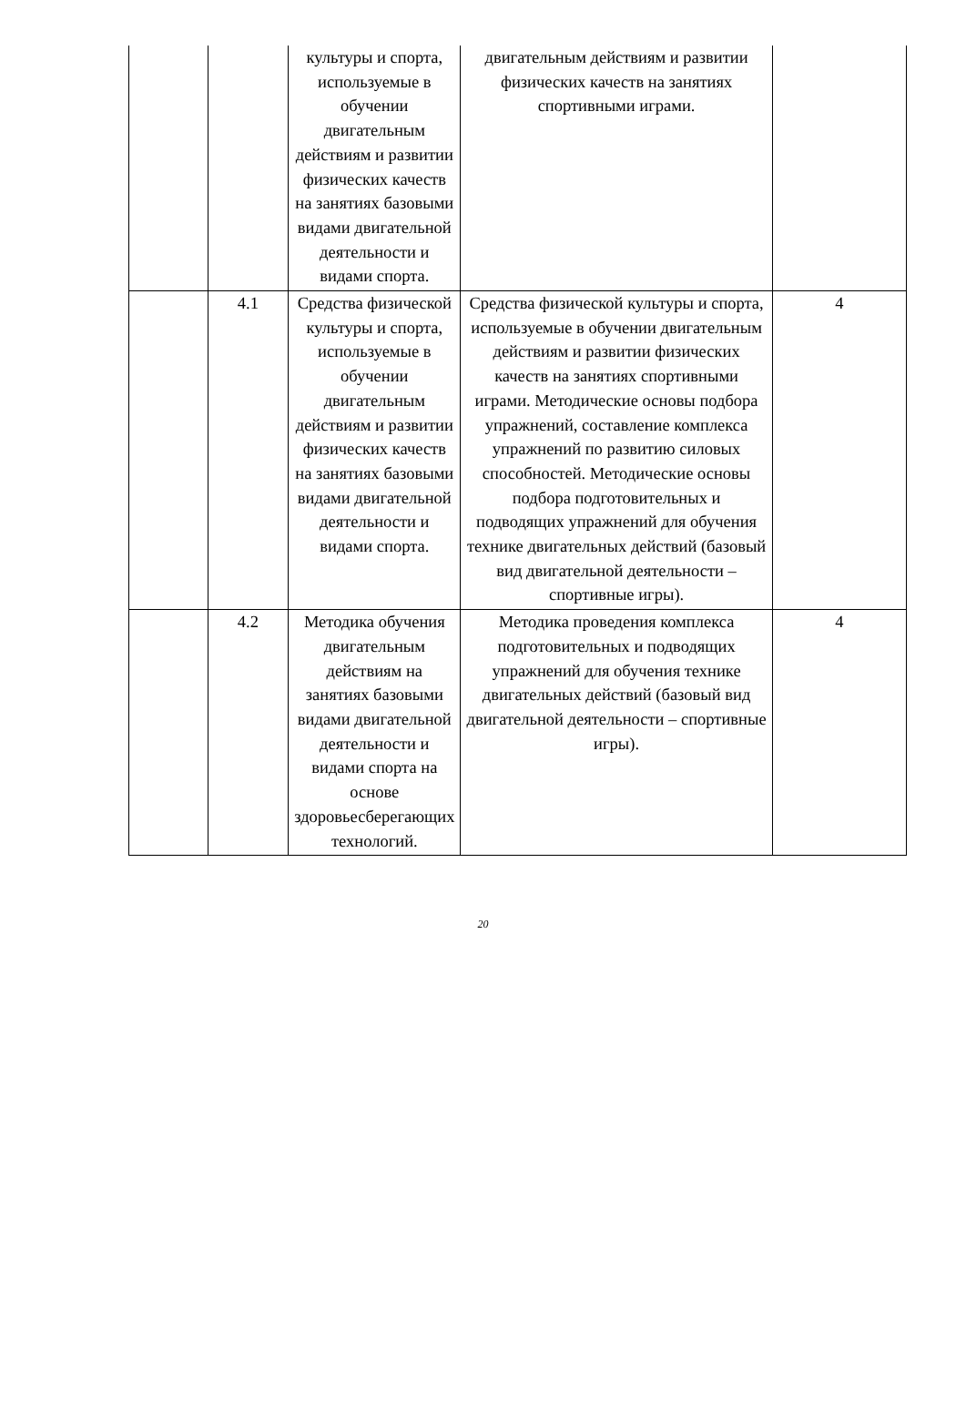| | | культуры и спорта, используемые в обучении двигательным действиям и развитии физических качеств на занятиях базовыми видами двигательной деятельности и видами спорта. | двигательным действиям и развитии физических качеств на занятиях спортивными играми. | |
| | 4.1 | Средства физической культуры и спорта, используемые в обучении двигательным действиям и развитии физических качеств на занятиях базовыми видами двигательной деятельности и видами спорта. | Средства физической культуры и спорта, используемые в обучении двигательным действиям и развитии физических качеств на занятиях спортивными играми. Методические основы подбора упражнений, составление комплекса упражнений по развитию силовых способностей. Методические основы подбора подготовительных и подводящих упражнений для обучения технике двигательных действий (базовый вид двигательной деятельности – спортивные игры). | 4 |
| | 4.2 | Методика обучения двигательным действиям на занятиях базовыми видами двигательной деятельности и видами спорта на основе здоровьесберегающих технологий. | Методика проведения комплекса подготовительных и подводящих упражнений для обучения технике двигательных действий (базовый вид двигательной деятельности – спортивные игры). | 4 |
20